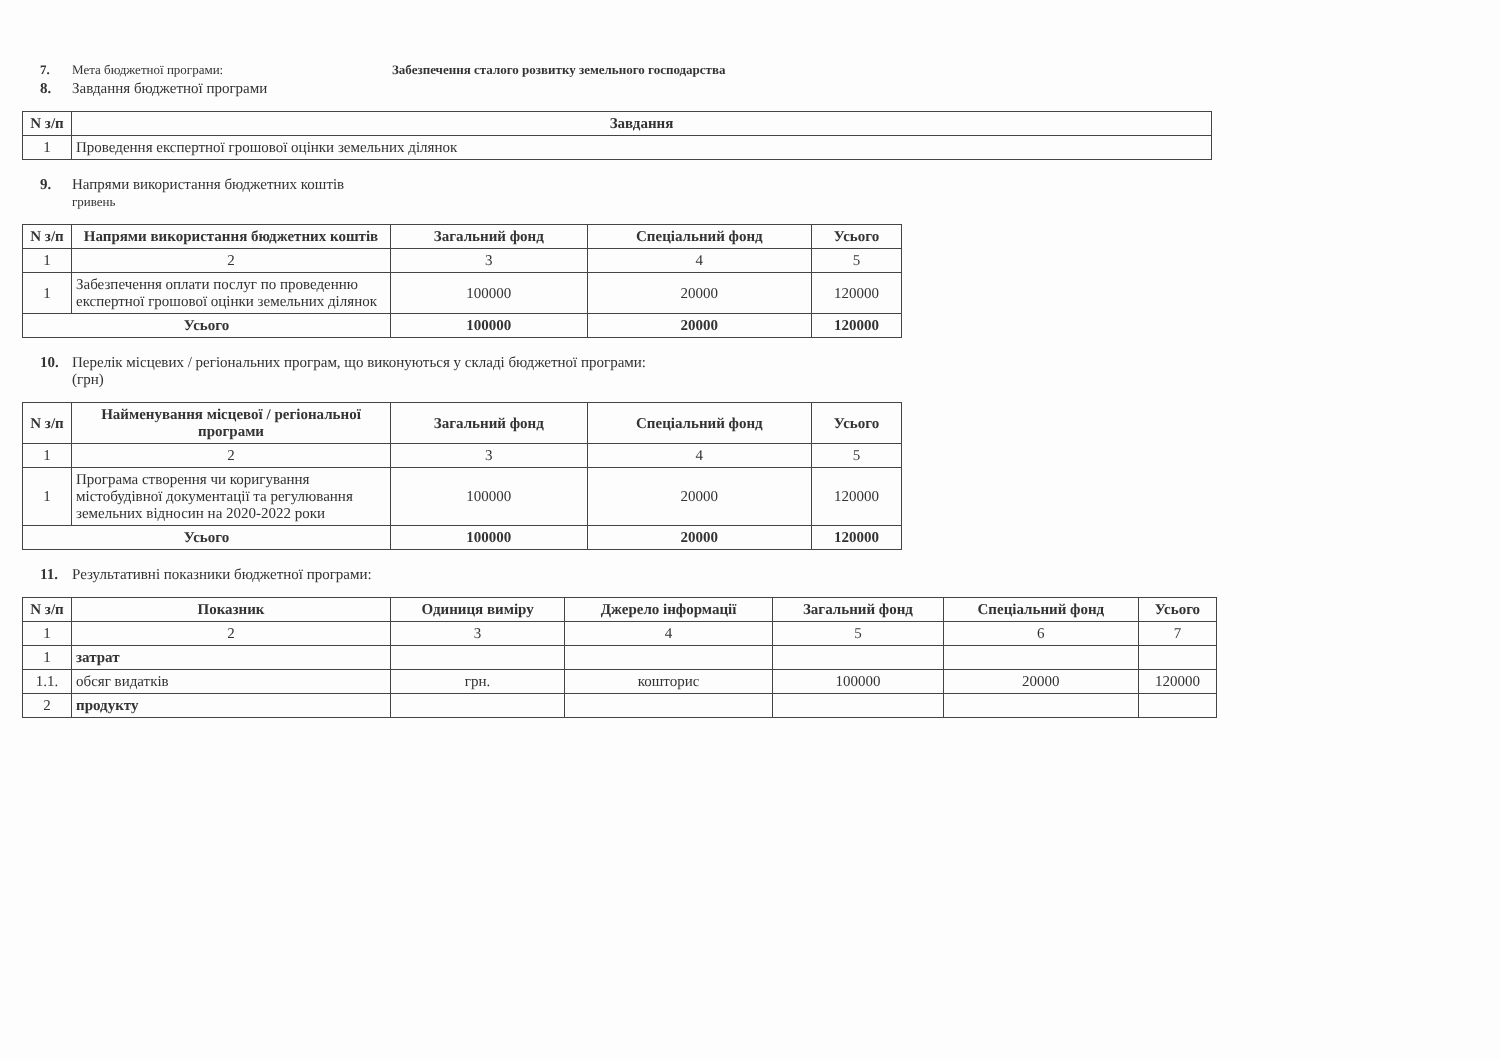7. Мета бюджетної програми: Забезпечення сталого розвитку земельного господарства
8. Завдання бюджетної програми
| N з/п | Завдання |
| --- | --- |
| 1 | Проведення експертної грошової оцінки земельних ділянок |
9. Напрями використання бюджетних коштів
гривень
| N з/п | Напрями використання бюджетних коштів | Загальний фонд | Спеціальний фонд | Усього |
| --- | --- | --- | --- | --- |
| 1 | 2 | 3 | 4 | 5 |
| 1 | Забезпечення оплати послуг по проведенню експертної грошової оцінки земельних ділянок | 100000 | 20000 | 120000 |
| Усього | | 100000 | 20000 | 120000 |
10. Перелік місцевих / регіональних програм, що виконуються у складі бюджетної програми:
(грн)
| N з/п | Найменування місцевої / регіональної програми | Загальний фонд | Спеціальний фонд | Усього |
| --- | --- | --- | --- | --- |
| 1 | 2 | 3 | 4 | 5 |
| 1 | Програма створення чи коригування містобудівної документації та регулювання земельних відносин на 2020-2022 роки | 100000 | 20000 | 120000 |
| Усього | | 100000 | 20000 | 120000 |
11. Результативні показники бюджетної програми:
| N з/п | Показник | Одиниця виміру | Джерело інформації | Загальний фонд | Спеціальний фонд | Усього |
| --- | --- | --- | --- | --- | --- | --- |
| 1 | 2 | 3 | 4 | 5 | 6 | 7 |
| 1 | затрат | | | | | |
| 1.1. | обсяг видатків | грн. | кошторис | 100000 | 20000 | 120000 |
| 2 | продукту | | | | | |